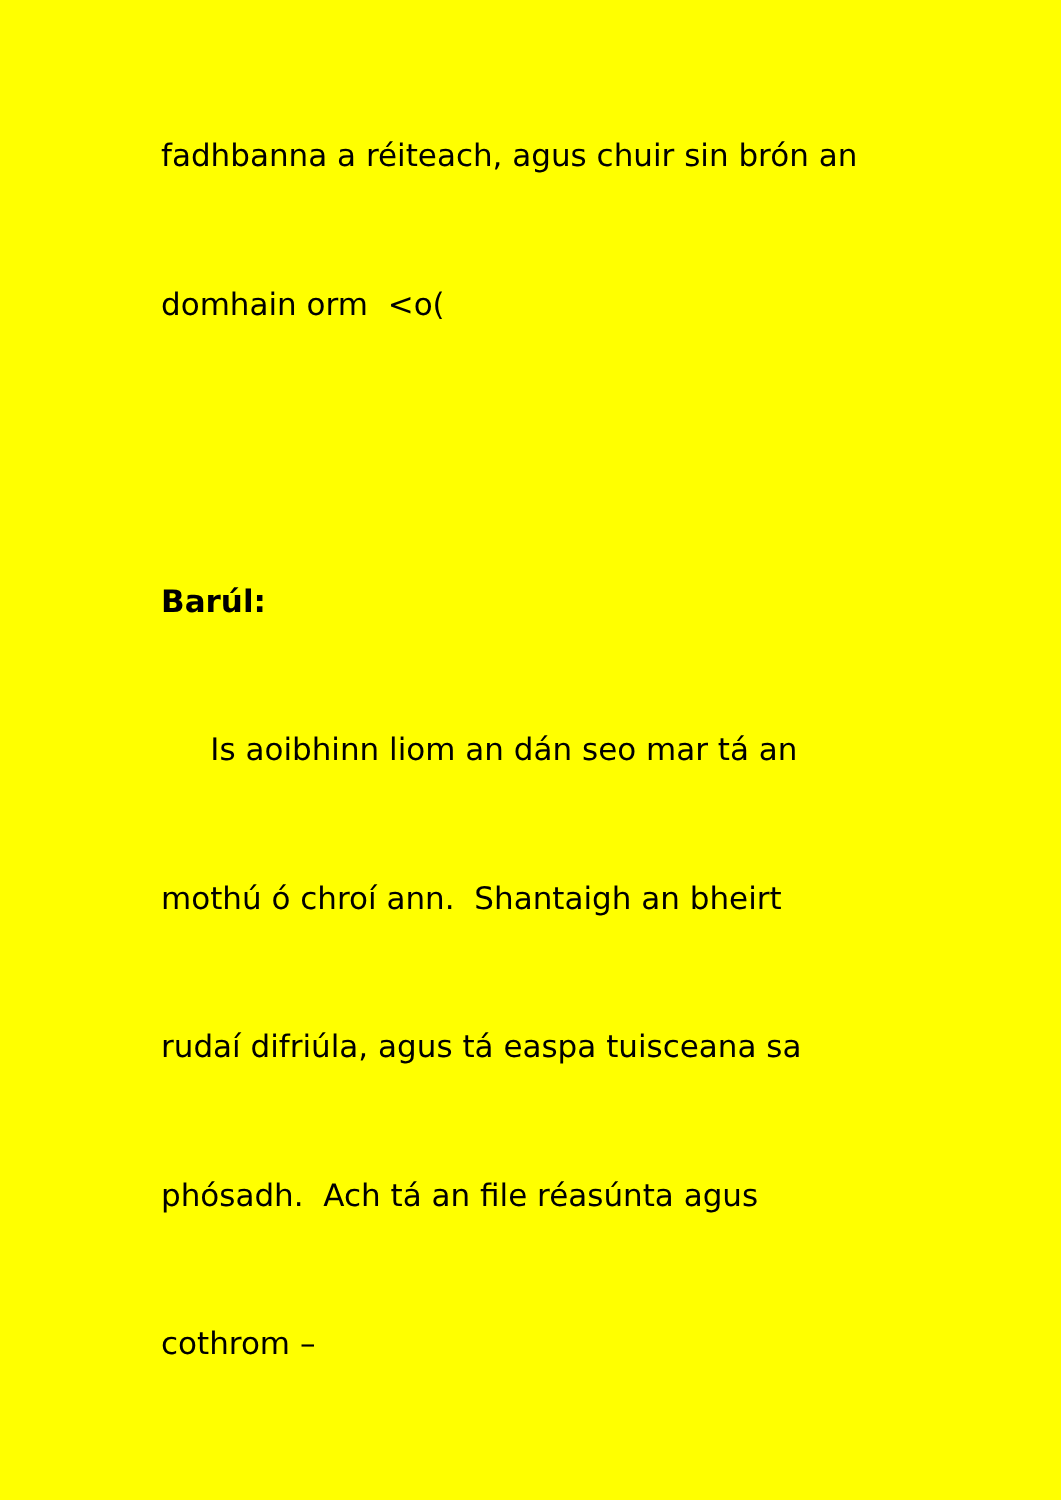fadhbanna a réiteach, agus chuir sin brón an
domhain orm <o(
Barúl:
Is aoibhinn liom an dán seo mar tá an
mothú ó chroí ann. Shantaigh an bheirt
rudaí difriúla, agus tá easpa tuisceana sa
phósadh. Ach tá an file réasúnta agus
cothrom –